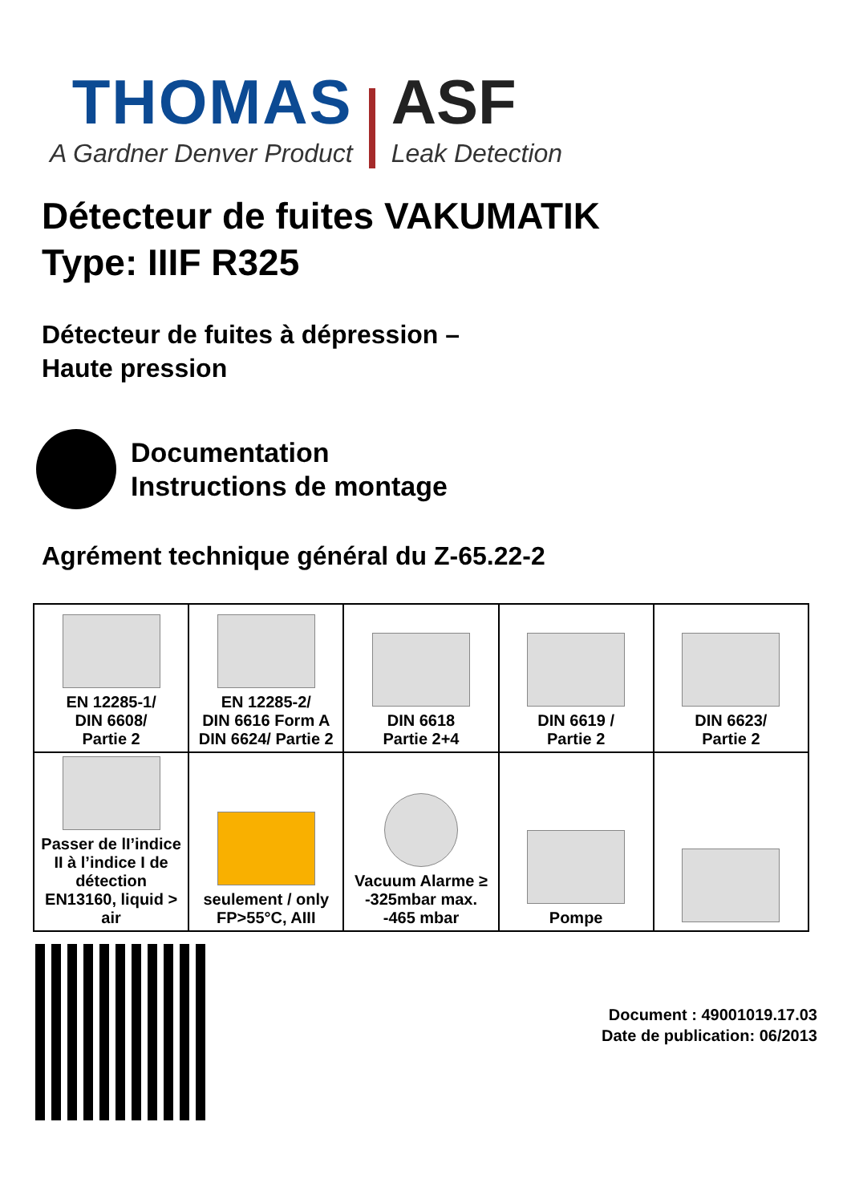THOMAS
A Gardner Denver Product
ASF
Leak Detection
Détecteur de fuites VAKUMATIK
Type: IIIF R325
Détecteur de fuites à dépression –
Haute pression
Documentation
Instructions de montage
Agrément technique général du Z-65.22-2
| EN 12285-1/ DIN 6608/ Partie 2 | EN 12285-2/ DIN 6616 Form A DIN 6624/ Partie 2 | DIN 6618 Partie 2+4 | DIN 6619 / Partie 2 | DIN 6623/ Partie 2 |
| Passer de lI’indice II à l’indice I de détection EN13160, liquid > air | seulement / only FP>55°C, AIII | Vacuum Alarme ≥ -325mbar max. -465 mbar | Pompe | |
Document : 49001019.17.03
Date de publication: 06/2013